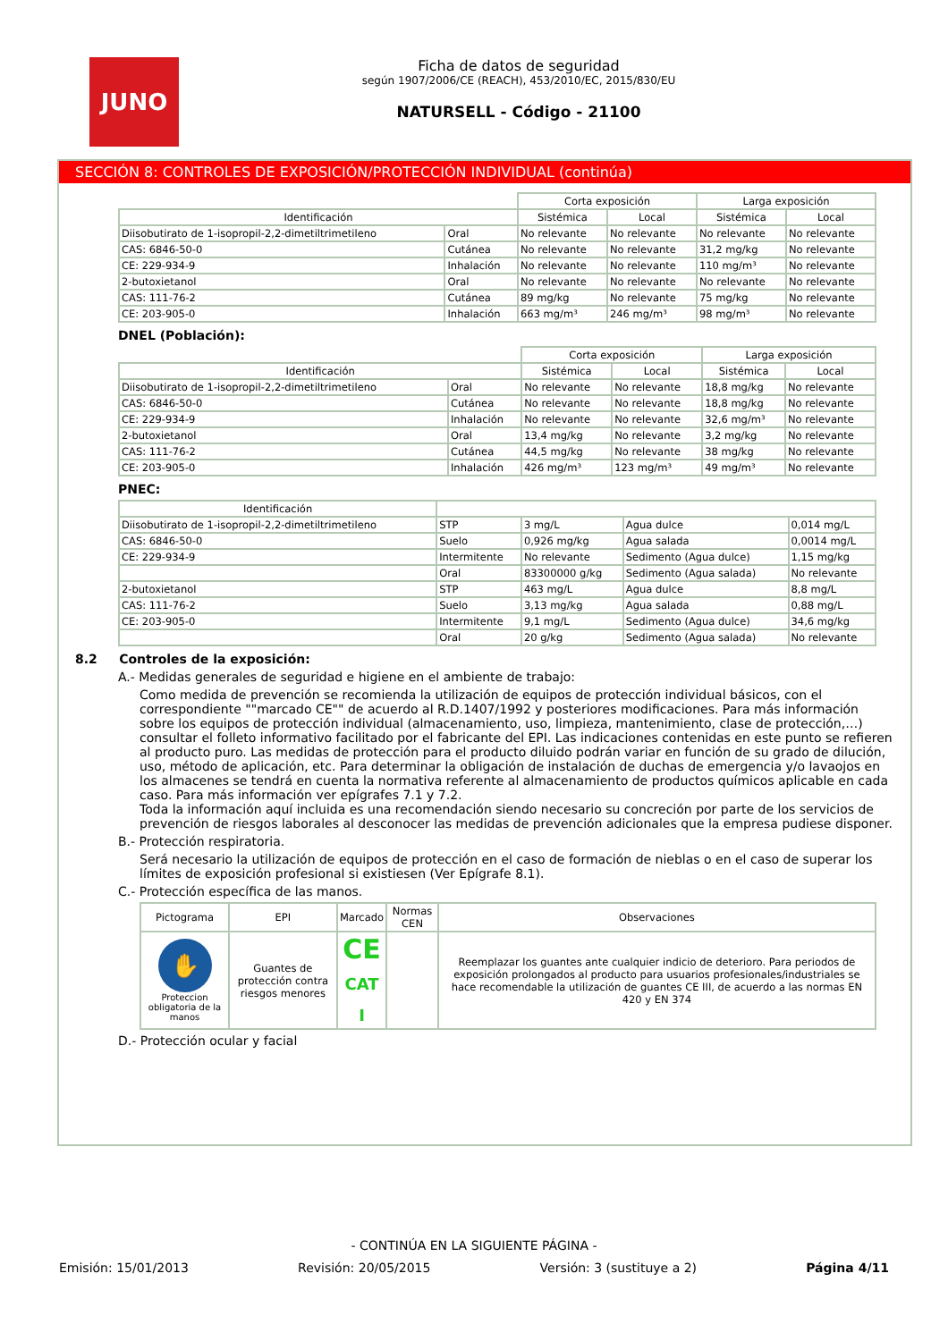JUNO
Ficha de datos de seguridad
según 1907/2006/CE (REACH), 453/2010/EC, 2015/830/EU
NATURSELL - Código - 21100
SECCIÓN 8: CONTROLES DE EXPOSICIÓN/PROTECCIÓN INDIVIDUAL (continúa)
| | | Corta exposición | | Larga exposición | |
| --- | --- | --- | --- | --- | --- |
| Identificación | | Sistémica | Local | Sistémica | Local |
| Diisobutirato de 1-isopropil-2,2-dimetiltrimetileno | Oral | No relevante | No relevante | No relevante | No relevante |
| CAS: 6846-50-0 | Cutánea | No relevante | No relevante | 31,2 mg/kg | No relevante |
| CE: 229-934-9 | Inhalación | No relevante | No relevante | 110 mg/m³ | No relevante |
| 2-butoxietanol | Oral | No relevante | No relevante | No relevante | No relevante |
| CAS: 111-76-2 | Cutánea | 89 mg/kg | No relevante | 75 mg/kg | No relevante |
| CE: 203-905-0 | Inhalación | 663 mg/m³ | 246 mg/m³ | 98 mg/m³ | No relevante |
DNEL (Población):
| | | Corta exposición | | Larga exposición | |
| --- | --- | --- | --- | --- | --- |
| Identificación | | Sistémica | Local | Sistémica | Local |
| Diisobutirato de 1-isopropil-2,2-dimetiltrimetileno | Oral | No relevante | No relevante | 18,8 mg/kg | No relevante |
| CAS: 6846-50-0 | Cutánea | No relevante | No relevante | 18,8 mg/kg | No relevante |
| CE: 229-934-9 | Inhalación | No relevante | No relevante | 32,6 mg/m³ | No relevante |
| 2-butoxietanol | Oral | 13,4 mg/kg | No relevante | 3,2 mg/kg | No relevante |
| CAS: 111-76-2 | Cutánea | 44,5 mg/kg | No relevante | 38 mg/kg | No relevante |
| CE: 203-905-0 | Inhalación | 426 mg/m³ | 123 mg/m³ | 49 mg/m³ | No relevante |
PNEC:
| Identificación | | | | |
| --- | --- | --- | --- | --- |
| Diisobutirato de 1-isopropil-2,2-dimetiltrimetileno | STP | 3 mg/L | Agua dulce | 0,014 mg/L |
| CAS: 6846-50-0 | Suelo | 0,926 mg/kg | Agua salada | 0,0014 mg/L |
| CE: 229-934-9 | Intermitente | No relevante | Sedimento (Agua dulce) | 1,15 mg/kg |
| | Oral | 83300000 g/kg | Sedimento (Agua salada) | No relevante |
| 2-butoxietanol | STP | 463 mg/L | Agua dulce | 8,8 mg/L |
| CAS: 111-76-2 | Suelo | 3,13 mg/kg | Agua salada | 0,88 mg/L |
| CE: 203-905-0 | Intermitente | 9,1 mg/L | Sedimento (Agua dulce) | 34,6 mg/kg |
| | Oral | 20 g/kg | Sedimento (Agua salada) | No relevante |
8.2 Controles de la exposición:
A.- Medidas generales de seguridad e higiene en el ambiente de trabajo:
Como medida de prevención se recomienda la utilización de equipos de protección individual básicos, con el correspondiente ""marcado CE"" de acuerdo al R.D.1407/1992 y posteriores modificaciones. Para más información sobre los equipos de protección individual (almacenamiento, uso, limpieza, mantenimiento, clase de protección,…) consultar el folleto informativo facilitado por el fabricante del EPI. Las indicaciones contenidas en este punto se refieren al producto puro. Las medidas de protección para el producto diluido podrán variar en función de su grado de dilución, uso, método de aplicación, etc. Para determinar la obligación de instalación de duchas de emergencia y/o lavaojos en los almacenes se tendrá en cuenta la normativa referente al almacenamiento de productos químicos aplicable en cada caso. Para más información ver epígrafes 7.1 y 7.2.
Toda la información aquí incluida es una recomendación siendo necesario su concreción por parte de los servicios de prevención de riesgos laborales al desconocer las medidas de prevención adicionales que la empresa pudiese disponer.
B.- Protección respiratoria.
Será necesario la utilización de equipos de protección en el caso de formación de nieblas o en el caso de superar los límites de exposición profesional si existiesen (Ver Epígrafe 8.1).
C.- Protección específica de las manos.
| Pictograma | EPI | Marcado | Normas CEN | Observaciones |
| --- | --- | --- | --- | --- |
| ✋ Proteccion obligatoria de la manos | Guantes de protección contra riesgos menores | CE CAT I | | Reemplazar los guantes ante cualquier indicio de deterioro. Para periodos de exposición prolongados al producto para usuarios profesionales/industriales se hace recomendable la utilización de guantes CE III, de acuerdo a las normas EN 420 y EN 374 |
D.- Protección ocular y facial
- CONTINÚA EN LA SIGUIENTE PÁGINA -
Emisión: 15/01/2013 Revisión: 20/05/2015 Versión: 3 (sustituye a 2) Página 4/11